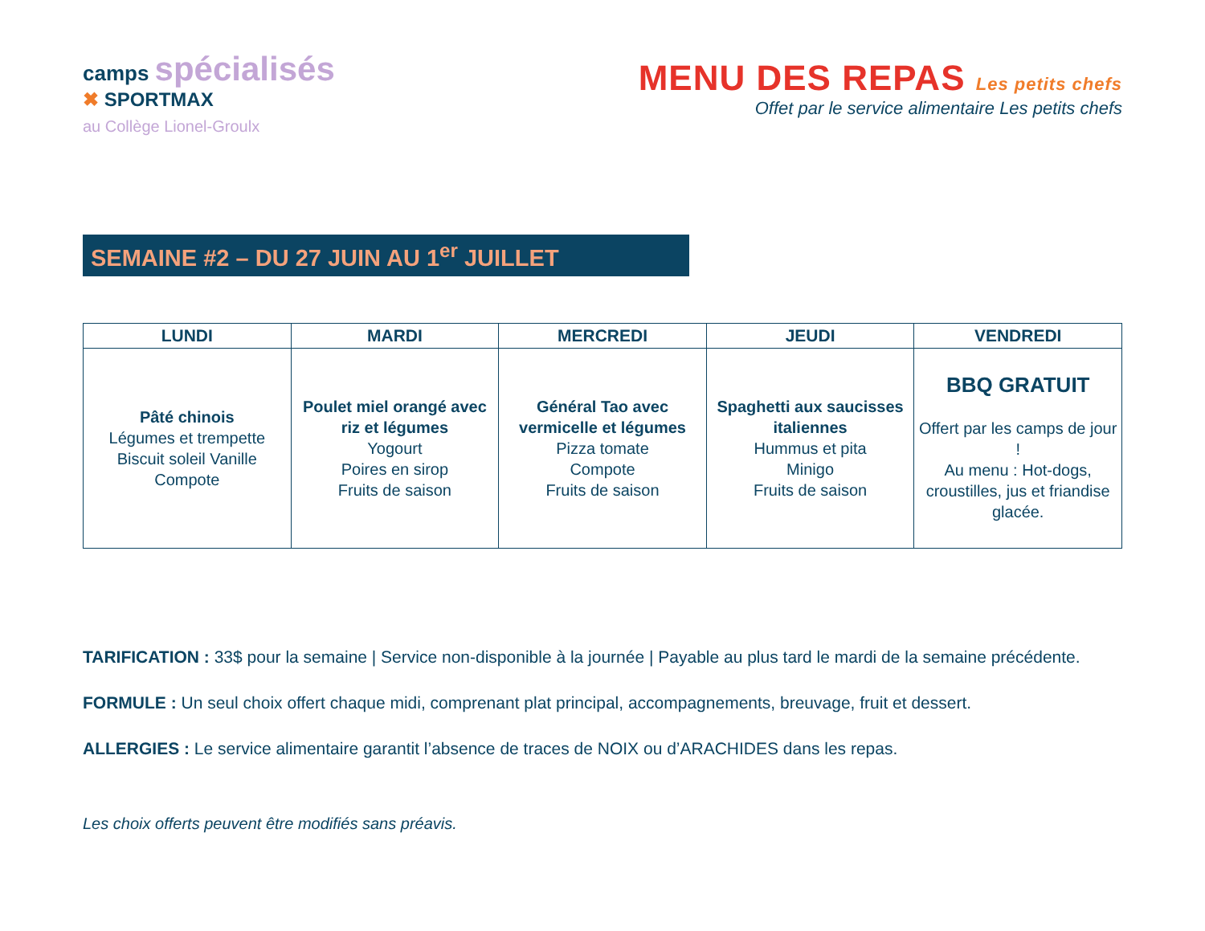camps spécialisés
✖ SPORTMAX
au Collège Lionel-Groulx
MENU DES REPAS Les petits chefs
Offet par le service alimentaire Les petits chefs
SEMAINE #2 – DU 27 JUIN AU 1<sup>er</sup> JUILLET
| LUNDI | MARDI | MERCREDI | JEUDI | VENDREDI |
| --- | --- | --- | --- | --- |
| Pâté chinois Légumes et trempette Biscuit soleil Vanille Compote | Poulet miel orangé avec riz et légumes Yogourt Poires en sirop Fruits de saison | Général Tao avec vermicelle et légumes Pizza tomate Compote Fruits de saison | Spaghetti aux saucisses italiennes Hummus et pita Minigo Fruits de saison | BBQ GRATUIT Offert par les camps de jour ! Au menu : Hot-dogs, croustilles, jus et friandise glacée. |
TARIFICATION : 33$ pour la semaine | Service non-disponible à la journée | Payable au plus tard le mardi de la semaine précédente.
FORMULE : Un seul choix offert chaque midi, comprenant plat principal, accompagnements, breuvage, fruit et dessert.
ALLERGIES : Le service alimentaire garantit l’absence de traces de NOIX ou d’ARACHIDES dans les repas.
Les choix offerts peuvent être modifiés sans préavis.